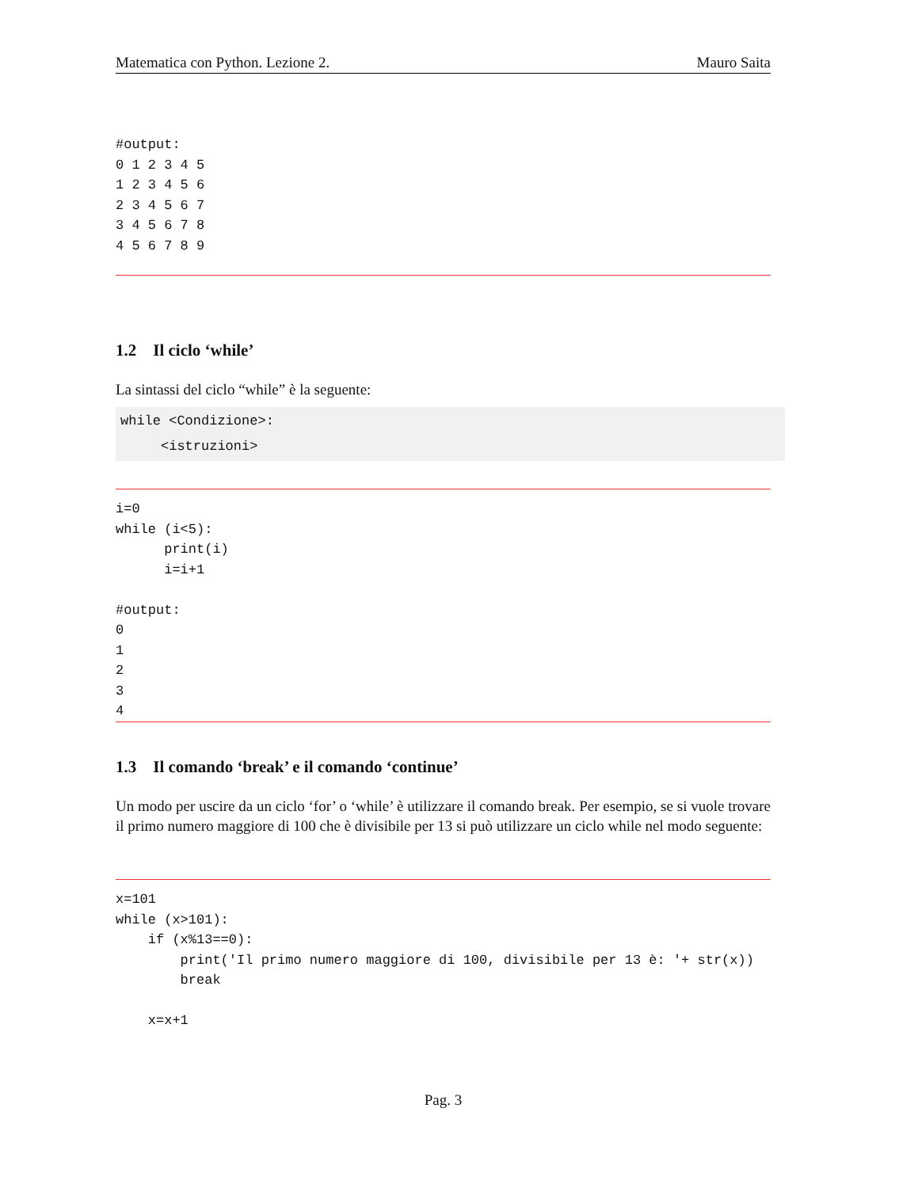Matematica con Python. Lezione 2. Mauro Saita
#output:
0 1 2 3 4 5
1 2 3 4 5 6
2 3 4 5 6 7
3 4 5 6 7 8
4 5 6 7 8 9
1.2 Il ciclo ‘while’
La sintassi del ciclo “while” è la seguente:
while <Condizione>:
<istruzioni>
i=0
while (i<5):
      print(i)
      i=i+1

#output:
0
1
2
3
4
1.3 Il comando ‘break’ e il comando ‘continue’
Un modo per uscire da un ciclo ‘for’ o ‘while’ è utilizzare il comando break. Per esempio, se si vuole trovare il primo numero maggiore di 100 che è divisibile per 13 si può utilizzare un ciclo while nel modo seguente:
x=101
while (x>101):
    if (x%13==0):
        print('Il primo numero maggiore di 100, divisibile per 13 è: '+ str(x))
        break

    x=x+1
Pag. 3